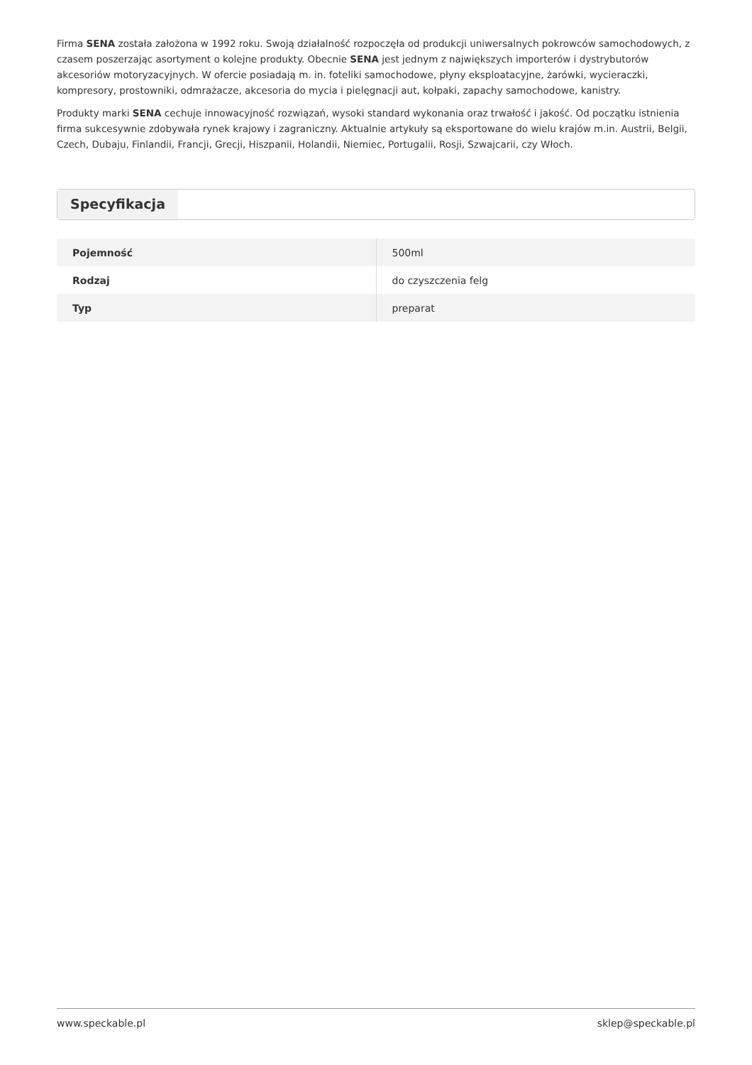Firma SENA została założona w 1992 roku. Swoją działalność rozpoczęła od produkcji uniwersalnych pokrowców samochodowych, z czasem poszerzając asortyment o kolejne produkty. Obecnie SENA jest jednym z największych importerów i dystrybutorów akcesoriów motoryzacyjnych. W ofercie posiadają m. in. foteliki samochodowe, płyny eksploatacyjne, żarówki, wycieraczki, kompresory, prostowniki, odmrażacze, akcesoria do mycia i pielęgnacji aut, kołpaki, zapachy samochodowe, kanistry.
Produkty marki SENA cechuje innowacyjność rozwiązań, wysoki standard wykonania oraz trwałość i jakość. Od początku istnienia firma sukcesywnie zdobywała rynek krajowy i zagraniczny. Aktualnie artykuły są eksportowane do wielu krajów m.in. Austrii, Belgii, Czech, Dubaju, Finlandii, Francji, Grecji, Hiszpanii, Holandii, Niemiec, Portugalii, Rosji, Szwajcarii, czy Włoch.
Specyfikacja
| Pojemność | 500ml |
| Rodzaj | do czyszczenia felg |
| Typ | preparat |
www.speckable.pl sklep@speckable.pl